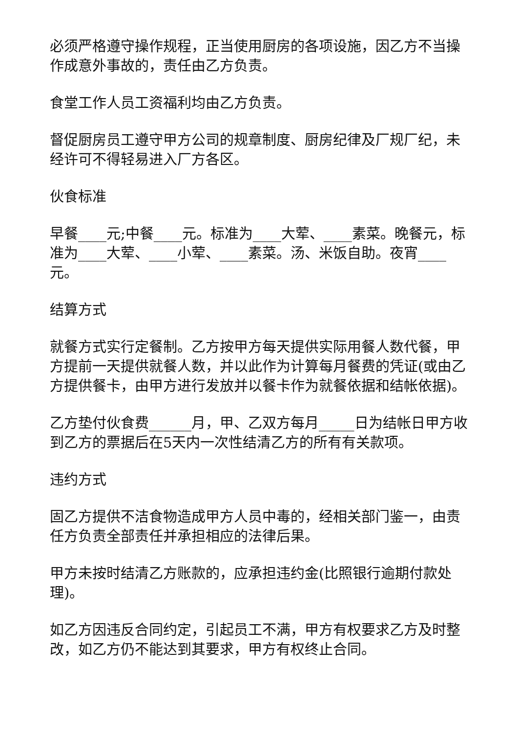必须严格遵守操作规程，正当使用厨房的各项设施，因乙方不当操作成意外事故的，责任由乙方负责。
食堂工作人员工资福利均由乙方负责。
督促厨房员工遵守甲方公司的规章制度、厨房纪律及厂规厂纪，未经许可不得轻易进入厂方各区。
伙食标准
早餐____元;中餐____元。标准为____大荤、____素菜。晚餐元，标准为____大荤、____小荤、____素菜。汤、米饭自助。夜宵____元。
结算方式
就餐方式实行定餐制。乙方按甲方每天提供实际用餐人数代餐，甲方提前一天提供就餐人数，并以此作为计算每月餐费的凭证(或由乙方提供餐卡，由甲方进行发放并以餐卡作为就餐依据和结帐依据)。
乙方垫付伙食费______月，甲、乙双方每月_____日为结帐日甲方收到乙方的票据后在5天内一次性结清乙方的所有有关款项。
违约方式
固乙方提供不洁食物造成甲方人员中毒的，经相关部门鉴一，由责任方负责全部责任并承担相应的法律后果。
甲方未按时结清乙方账款的，应承担违约金(比照银行逾期付款处理)。
如乙方因违反合同约定，引起员工不满，甲方有权要求乙方及时整改，如乙方仍不能达到其要求，甲方有权终止合同。